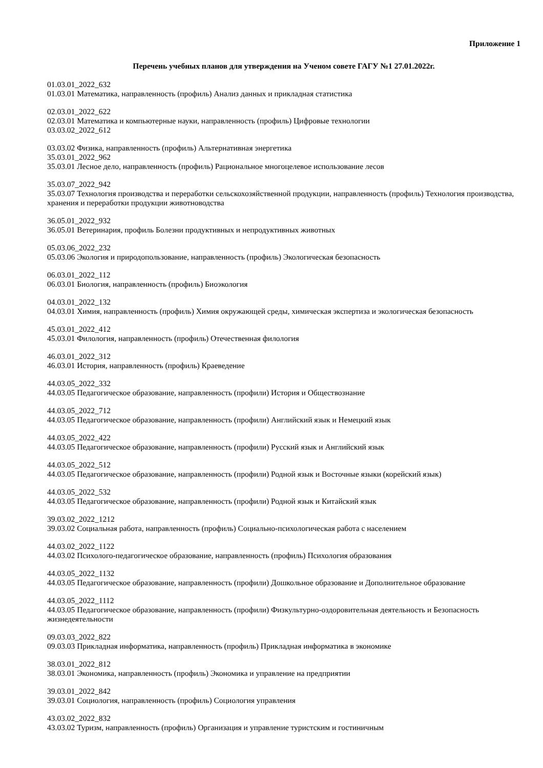Приложение 1
Перечень учебных планов для утверждения на Ученом совете ГАГУ №1 27.01.2022г.
01.03.01_2022_632
01.03.01 Математика, направленность (профиль) Анализ данных и прикладная статистика
02.03.01_2022_622
02.03.01 Математика и компьютерные науки, направленность (профиль) Цифровые технологии
03.03.02_2022_612
03.03.02 Физика, направленность (профиль) Альтернативная энергетика
35.03.01_2022_962
35.03.01 Лесное дело, направленность (профиль) Рациональное многоцелевое использование лесов
35.03.07_2022_942
35.03.07 Технология производства и переработки сельскохозяйственной продукции, направленность (профиль) Технология производства, хранения и переработки продукции животноводства
36.05.01_2022_932
36.05.01 Ветеринария, профиль Болезни продуктивных и непродуктивных животных
05.03.06_2022_232
05.03.06 Экология и природопользование, направленность (профиль) Экологическая безопасность
06.03.01_2022_112
06.03.01 Биология, направленность (профиль) Биоэкология
04.03.01_2022_132
04.03.01 Химия, направленность (профиль) Химия окружающей среды, химическая экспертиза и экологическая безопасность
45.03.01_2022_412
45.03.01 Филология, направленность (профиль) Отечественная филология
46.03.01_2022_312
46.03.01 История, направленность (профиль) Краеведение
44.03.05_2022_332
44.03.05 Педагогическое образование, направленность (профили) История и Обществознание
44.03.05_2022_712
44.03.05 Педагогическое образование, направленность (профили) Английский язык и Немецкий язык
44.03.05_2022_422
44.03.05 Педагогическое образование, направленность (профили) Русский язык и Английский язык
44.03.05_2022_512
44.03.05 Педагогическое образование, направленность (профили) Родной язык и Восточные языки (корейский язык)
44.03.05_2022_532
44.03.05 Педагогическое образование, направленность (профили) Родной язык и Китайский язык
39.03.02_2022_1212
39.03.02 Социальная работа, направленность (профиль) Социально-психологическая работа с населением
44.03.02_2022_1122
44.03.02 Психолого-педагогическое образование, направленность (профиль) Психология образования
44.03.05_2022_1132
44.03.05 Педагогическое образование, направленность (профили) Дошкольное образование и Дополнительное образование
44.03.05_2022_1112
44.03.05 Педагогическое образование, направленность (профили) Физкультурно-оздоровительная деятельность и Безопасность жизнедеятельности
09.03.03_2022_822
09.03.03 Прикладная информатика, направленность (профиль) Прикладная информатика в экономике
38.03.01_2022_812
38.03.01 Экономика, направленность (профиль) Экономика и управление на предприятии
39.03.01_2022_842
39.03.01 Социология, направленность (профиль) Социология управления
43.03.02_2022_832
43.03.02 Туризм, направленность (профиль) Организация и управление туристским и гостиничным